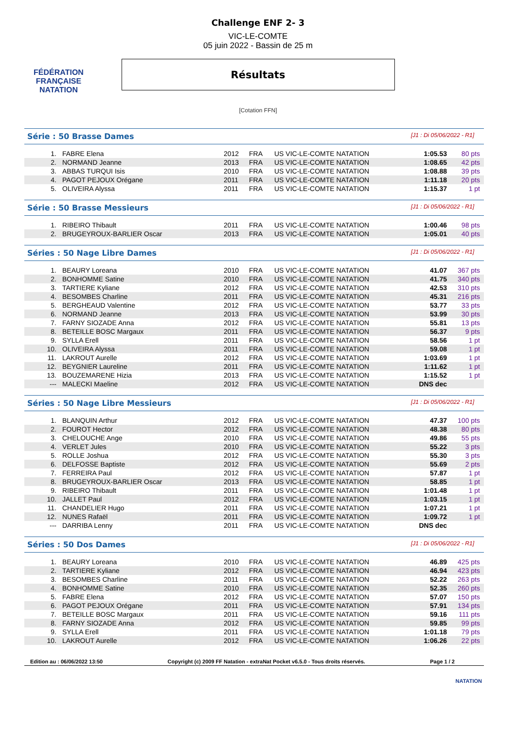FÉDÉRATION FRANÇAISE
NATATION
Challenge ENF 2- 3
VIC-LE-COMTE
05 juin 2022 - Bassin de 25 m
Résultats
[Cotation FFN]
Série : 50 Brasse Dames [J1 : Di 05/06/2022 - R1]
| 1. | FABRE Elena | 2012 | FRA | US VIC-LE-COMTE NATATION | 1:05.53 | 80 pts |
| 2. | NORMAND Jeanne | 2013 | FRA | US VIC-LE-COMTE NATATION | 1:08.65 | 42 pts |
| 3. | ABBAS TURQUI Isis | 2010 | FRA | US VIC-LE-COMTE NATATION | 1:08.88 | 39 pts |
| 4. | PAGOT PEJOUX Orégane | 2011 | FRA | US VIC-LE-COMTE NATATION | 1:11.18 | 20 pts |
| 5. | OLIVEIRA Alyssa | 2011 | FRA | US VIC-LE-COMTE NATATION | 1:15.37 | 1 pt |
Série : 50 Brasse Messieurs [J1 : Di 05/06/2022 - R1]
| 1. | RIBEIRO Thibault | 2011 | FRA | US VIC-LE-COMTE NATATION | 1:00.46 | 98 pts |
| 2. | BRUGEYROUX-BARLIER Oscar | 2013 | FRA | US VIC-LE-COMTE NATATION | 1:05.01 | 40 pts |
Séries : 50 Nage Libre Dames [J1 : Di 05/06/2022 - R1]
| 1. | BEAURY Loreana | 2010 | FRA | US VIC-LE-COMTE NATATION | 41.07 | 367 pts |
| 2. | BONHOMME Satine | 2010 | FRA | US VIC-LE-COMTE NATATION | 41.75 | 340 pts |
| 3. | TARTIERE Kyliane | 2012 | FRA | US VIC-LE-COMTE NATATION | 42.53 | 310 pts |
| 4. | BESOMBES Charline | 2011 | FRA | US VIC-LE-COMTE NATATION | 45.31 | 216 pts |
| 5. | BERGHEAUD Valentine | 2012 | FRA | US VIC-LE-COMTE NATATION | 53.77 | 33 pts |
| 6. | NORMAND Jeanne | 2013 | FRA | US VIC-LE-COMTE NATATION | 53.99 | 30 pts |
| 7. | FARNY SIOZADE Anna | 2012 | FRA | US VIC-LE-COMTE NATATION | 55.81 | 13 pts |
| 8. | BETEILLE BOSC Margaux | 2011 | FRA | US VIC-LE-COMTE NATATION | 56.37 | 9 pts |
| 9. | SYLLA Erell | 2011 | FRA | US VIC-LE-COMTE NATATION | 58.56 | 1 pt |
| 10. | OLIVEIRA Alyssa | 2011 | FRA | US VIC-LE-COMTE NATATION | 59.08 | 1 pt |
| 11. | LAKROUT Aurelle | 2012 | FRA | US VIC-LE-COMTE NATATION | 1:03.69 | 1 pt |
| 12. | BEYGNIER Laureline | 2011 | FRA | US VIC-LE-COMTE NATATION | 1:11.62 | 1 pt |
| 13. | BOUZEMARENE Hizia | 2013 | FRA | US VIC-LE-COMTE NATATION | 1:15.52 | 1 pt |
| --- | MALECKI Maeline | 2012 | FRA | US VIC-LE-COMTE NATATION | DNS dec | |
Séries : 50 Nage Libre Messieurs [J1 : Di 05/06/2022 - R1]
| 1. | BLANQUIN Arthur | 2012 | FRA | US VIC-LE-COMTE NATATION | 47.37 | 100 pts |
| 2. | FOUROT Hector | 2012 | FRA | US VIC-LE-COMTE NATATION | 48.38 | 80 pts |
| 3. | CHELOUCHE Ange | 2010 | FRA | US VIC-LE-COMTE NATATION | 49.86 | 55 pts |
| 4. | VERLET Jules | 2010 | FRA | US VIC-LE-COMTE NATATION | 55.22 | 3 pts |
| 5. | ROLLE Joshua | 2012 | FRA | US VIC-LE-COMTE NATATION | 55.30 | 3 pts |
| 6. | DELFOSSE Baptiste | 2012 | FRA | US VIC-LE-COMTE NATATION | 55.69 | 2 pts |
| 7. | FERREIRA Paul | 2012 | FRA | US VIC-LE-COMTE NATATION | 57.87 | 1 pt |
| 8. | BRUGEYROUX-BARLIER Oscar | 2013 | FRA | US VIC-LE-COMTE NATATION | 58.85 | 1 pt |
| 9. | RIBEIRO Thibault | 2011 | FRA | US VIC-LE-COMTE NATATION | 1:01.48 | 1 pt |
| 10. | JALLET Paul | 2012 | FRA | US VIC-LE-COMTE NATATION | 1:03.15 | 1 pt |
| 11. | CHANDELIER Hugo | 2011 | FRA | US VIC-LE-COMTE NATATION | 1:07.21 | 1 pt |
| 12. | NUNES Rafaël | 2011 | FRA | US VIC-LE-COMTE NATATION | 1:09.72 | 1 pt |
| --- | DARRIBA Lenny | 2011 | FRA | US VIC-LE-COMTE NATATION | DNS dec | |
Séries : 50 Dos Dames [J1 : Di 05/06/2022 - R1]
| 1. | BEAURY Loreana | 2010 | FRA | US VIC-LE-COMTE NATATION | 46.89 | 425 pts |
| 2. | TARTIERE Kyliane | 2012 | FRA | US VIC-LE-COMTE NATATION | 46.94 | 423 pts |
| 3. | BESOMBES Charline | 2011 | FRA | US VIC-LE-COMTE NATATION | 52.22 | 263 pts |
| 4. | BONHOMME Satine | 2010 | FRA | US VIC-LE-COMTE NATATION | 52.35 | 260 pts |
| 5. | FABRE Elena | 2012 | FRA | US VIC-LE-COMTE NATATION | 57.07 | 150 pts |
| 6. | PAGOT PEJOUX Orégane | 2011 | FRA | US VIC-LE-COMTE NATATION | 57.91 | 134 pts |
| 7. | BETEILLE BOSC Margaux | 2011 | FRA | US VIC-LE-COMTE NATATION | 59.16 | 111 pts |
| 8. | FARNY SIOZADE Anna | 2012 | FRA | US VIC-LE-COMTE NATATION | 59.85 | 99 pts |
| 9. | SYLLA Erell | 2011 | FRA | US VIC-LE-COMTE NATATION | 1:01.18 | 79 pts |
| 10. | LAKROUT Aurelle | 2012 | FRA | US VIC-LE-COMTE NATATION | 1:06.26 | 22 pts |
Edition au : 06/06/2022 13:50 Copyright (c) 2009 FF Natation - extraNat Pocket v6.5.0 - Tous droits réservés. Page 1 / 2
NATATION